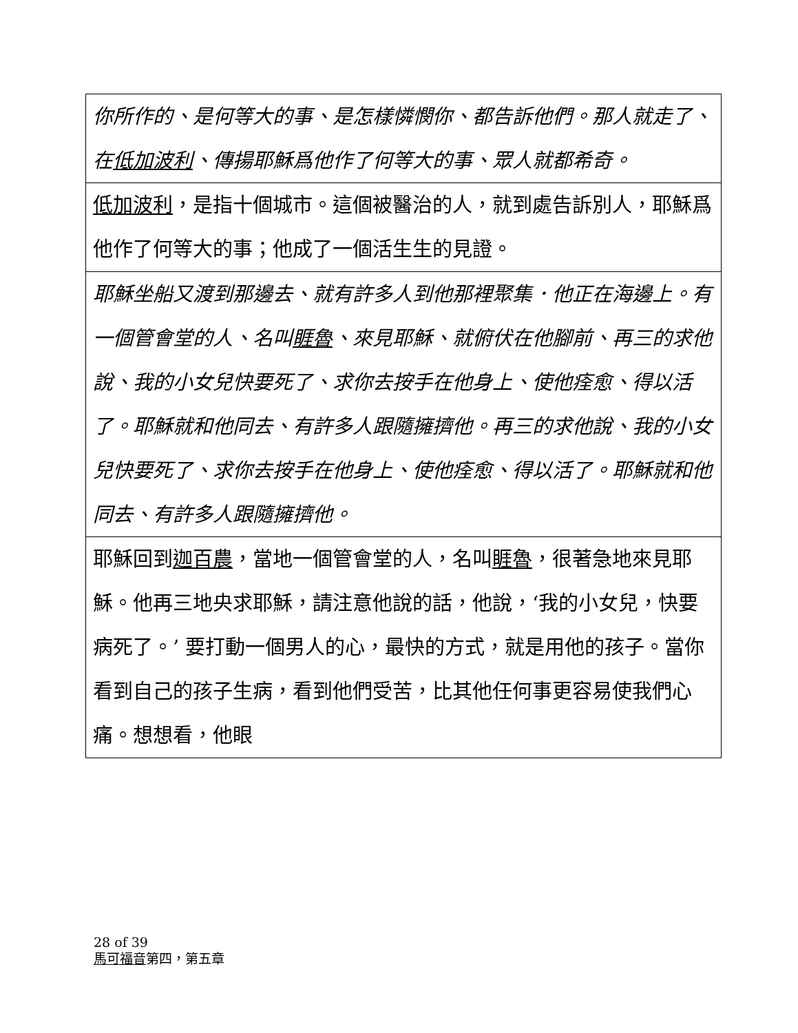| 你所作的、是何等大的事、是怎樣憐憫你、都告訴他們。那人就走了、在 低加波利 、傳揚耶穌爲他作了何等大的事、眾人就都希奇。 |
| 低加波利 ，是指十個城市。這個被醫治的人，就到處告訴別人，耶穌爲他作了何等大的事；他成了一個活生生的見證。 |
| 耶穌坐船又渡到那邊去、就有許多人到他那裡聚集．他正在海邊上。有一個管會堂的人、名叫 睚魯 、來見耶穌、就俯伏在他腳前、再三的求他說、我的小女兒快要死了、求你去按手在他身上、使他痊愈、得以活了。耶穌就和他同去、有許多人跟隨擁擠他。再三的求他說、我的小女兒快要死了、求你去按手在他身上、使他痊愈、得以活了。耶穌就和他同去、有許多人跟隨擁擠他。 |
| 耶穌回到 迦百農 ，當地一個管會堂的人，名叫 睚魯 ，很著急地來見耶穌。他再三地央求耶穌，請注意他說的話，他說，‘我的小女兒，快要病死了。’ 要打動一個男人的心，最快的方式，就是用他的孩子。當你看到自己的孩子生病，看到他們受苦，比其他任何事更容易使我們心痛。想想看，他眼 |
28 of 39
馬可福音第四，第五章